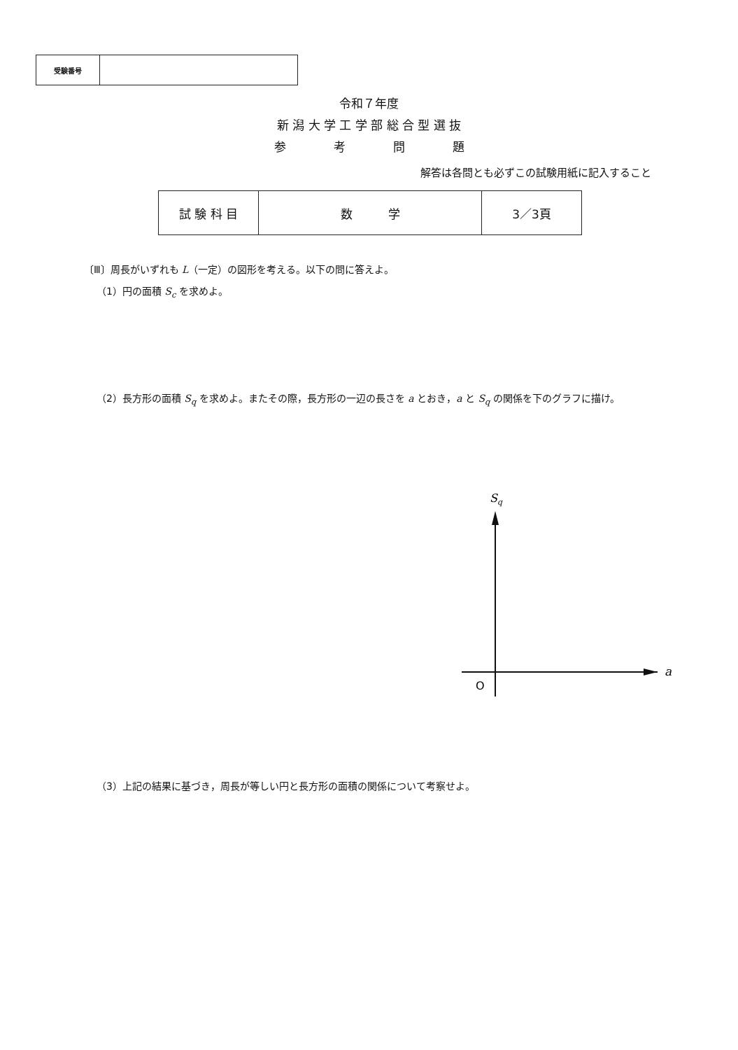| 受験番号 | |
令和７年度
新 潟 大 学 工 学 部 総 合 型 選 抜
参　　　　考　　　　問　　　　題
解答は各問とも必ずこの試験用紙に記入すること
| 試 験 科 目 | 数 学 | 3／3頁 |
〔Ⅲ〕周長がいずれも L（一定）の図形を考える。以下の問に答えよ。
（1）円の面積 S<sub>c</sub> を求めよ。
（2）長方形の面積 S<sub>q</sub> を求めよ。またその際，長方形の一辺の長さを a とおき，a と S<sub>q</sub> の関係を下のグラフに描け。
Sq
a
O
（3）上記の結果に基づき，周長が等しい円と長方形の面積の関係について考察せよ。